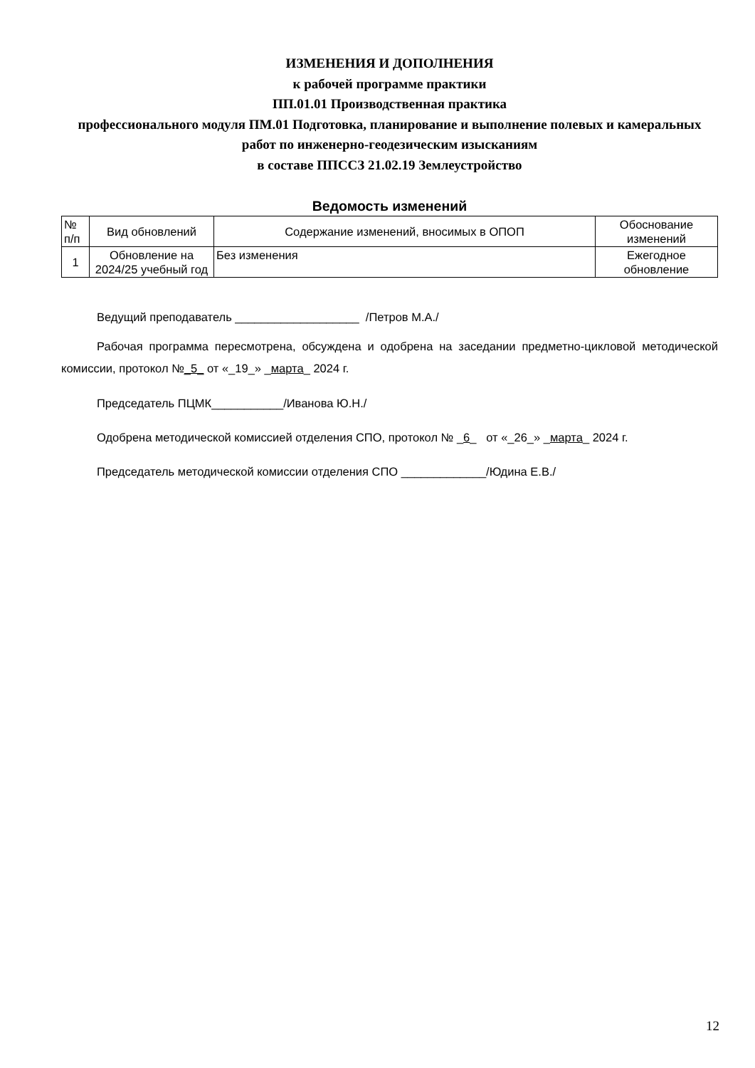ИЗМЕНЕНИЯ И ДОПОЛНЕНИЯ
к рабочей программе практики
ПП.01.01 Производственная практика
профессионального модуля ПМ.01 Подготовка, планирование и выполнение полевых и камеральных работ по инженерно-геодезическим изысканиям
в составе ППССЗ 21.02.19 Землеустройство
Ведомость изменений
| № п/п | Вид обновлений | Содержание изменений, вносимых в ОПОП | Обоснование изменений |
| --- | --- | --- | --- |
| 1 | Обновление на 2024/25 учебный год | Без изменения | Ежегодное обновление |
Ведущий преподаватель ___________________ /Петров М.А./
Рабочая программа пересмотрена, обсуждена и одобрена на заседании предметно-цикловой методической комиссии, протокол №_5_ от «_19_» _марта_ 2024 г.
Председатель ПЦМК___________/Иванова Ю.Н./
Одобрена методической комиссией отделения СПО, протокол № _6_ от «_26_» _марта_ 2024 г.
Председатель методической комиссии отделения СПО _____________/Юдина Е.В./
12